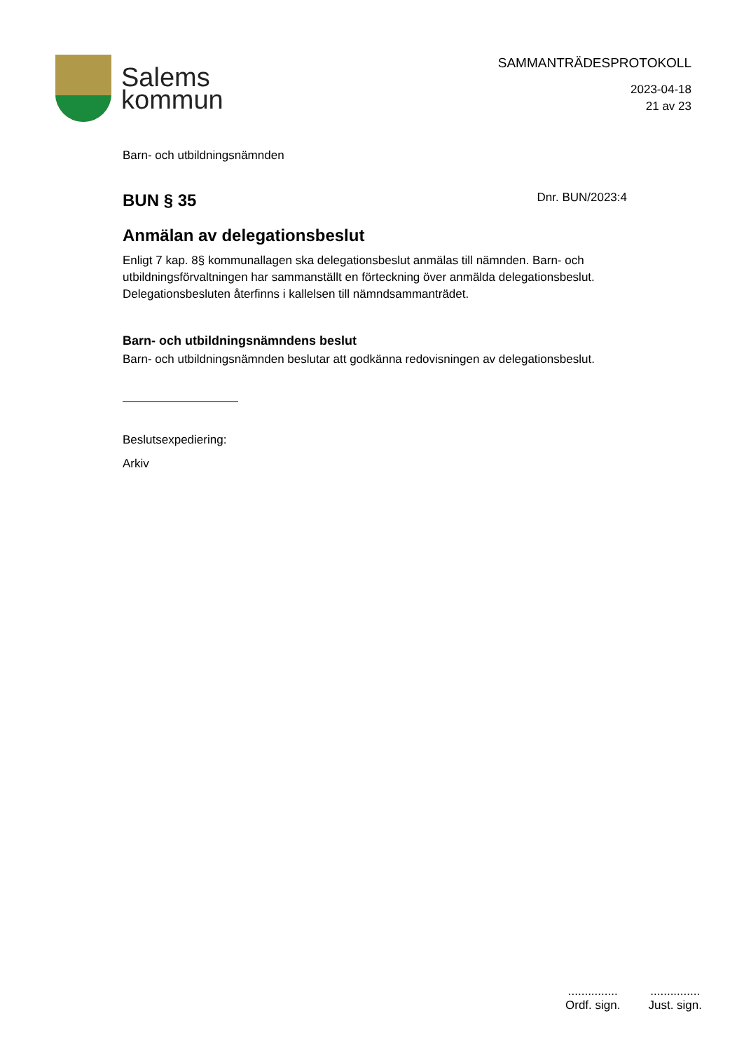Salems
kommun
SAMMANTRÄDESPROTOKOLL
2023-04-18
21 av 23
Barn- och utbildningsnämnden
BUN § 35
Dnr. BUN/2023:4
Anmälan av delegationsbeslut
Enligt 7 kap. 8§ kommunallagen ska delegationsbeslut anmälas till nämnden. Barn- och utbildningsförvaltningen har sammanställt en förteckning över anmälda delegationsbeslut. Delegationsbesluten återfinns i kallelsen till nämndsammanträdet.
Barn- och utbildningsnämndens beslut
Barn- och utbildningsnämnden beslutar att godkänna redovisningen av delegationsbeslut.
Beslutsexpediering:
Arkiv
...............
Ordf. sign.
...............
Just. sign.